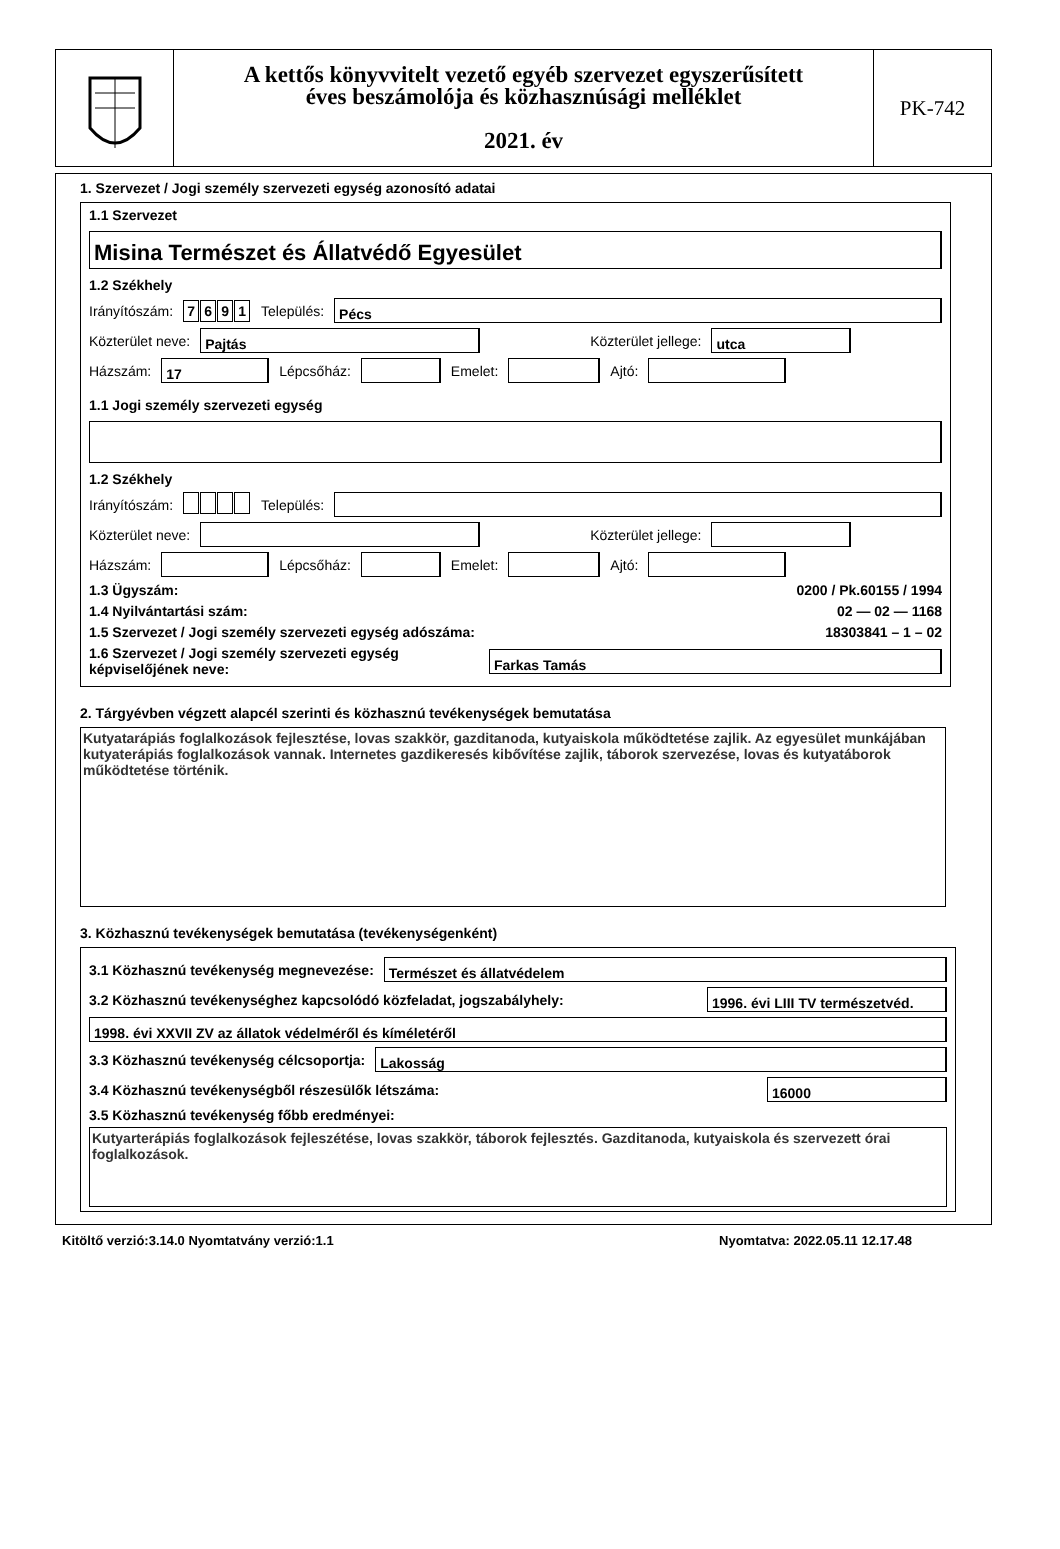A kettős könyvvitelt vezető egyéb szervezet egyszerűsített
éves beszámolója és közhasznúsági melléklet
2021. év
PK-742
1. Szervezet / Jogi személy szervezeti egység azonosító adatai
1.1 Szervezet
Misina Természet és Állatvédő Egyesület
1.2 Székhely
Irányítószám: 7691 Település:
Pécs
Közterület neve:
Pajtás
Közterület jellege:
utca
Házszám:
17
Lépcsőház:
Emelet:
Ajtó:
1.1 Jogi személy szervezeti egység
1.2 Székhely
Irányítószám: Település:
Közterület neve:
Közterület jellege:
Házszám:
Lépcsőház:
Emelet:
Ajtó:
1.3 Ügyszám: 0200 / Pk.60155 / 1994
1.4 Nyilvántartási szám: 02 — 02 — 1168
1.5 Szervezet / Jogi személy szervezeti egység adószáma: 18303841 – 1 – 02
1.6 Szervezet / Jogi személy szervezeti egység képviselőjének neve:
Farkas Tamás
2. Tárgyévben végzett alapcél szerinti és közhasznú tevékenységek bemutatása
Kutyatarápiás foglalkozások fejlesztése, lovas szakkör, gazditanoda, kutyaiskola működtetése zajlik. Az egyesület munkájában kutyaterápiás foglalkozások vannak. Internetes gazdikeresés kibővítése zajlik, táborok szervezése, lovas és kutyatáborok működtetése történik.
3. Közhasznú tevékenységek bemutatása (tevékenységenként)
3.1 Közhasznú tevékenység megnevezése:
Természet és állatvédelem
3.2 Közhasznú tevékenységhez kapcsolódó közfeladat, jogszabályhely:
1996. évi LIII TV természetvéd.
1998. évi XXVII ZV az állatok védelméről és kíméletéről
3.3 Közhasznú tevékenység célcsoportja:
Lakosság
3.4 Közhasznú tevékenységből részesülők létszáma:
16000
3.5 Közhasznú tevékenység főbb eredményei:
Kutyarterápiás foglalkozások fejleszétése, lovas szakkör, táborok fejlesztés. Gazditanoda, kutyaiskola és szervezett órai foglalkozások.
Kitöltő verzió:3.14.0 Nyomtatvány verzió:1.1 Nyomtatva: 2022.05.11 12.17.48